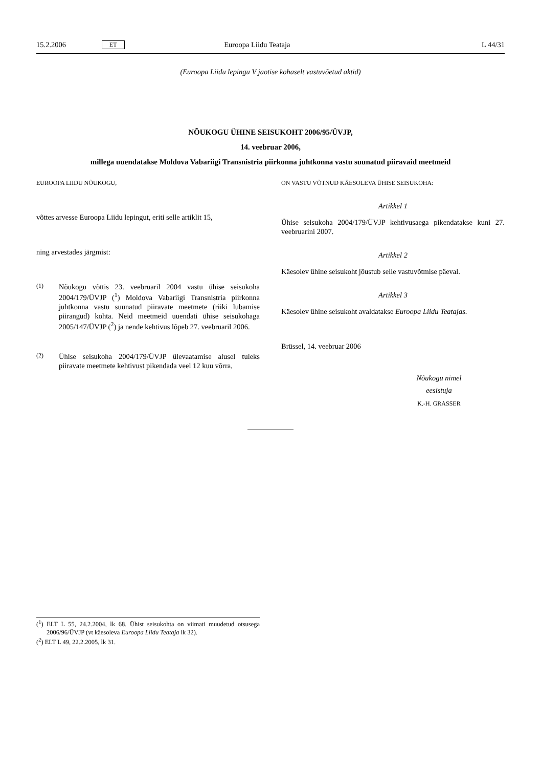15.2.2006 ET Euroopa Liidu Teataja L 44/31
(Euroopa Liidu lepingu V jaotise kohaselt vastuvõetud aktid)
NÕUKOGU ÜHINE SEISUKOHT 2006/95/ÜVJP,
14. veebruar 2006,
millega uuendatakse Moldova Vabariigi Transnistria piirkonna juhtkonna vastu suunatud piiravaid meetmeid
EUROOPA LIIDU NÕUKOGU,
võttes arvesse Euroopa Liidu lepingut, eriti selle artiklit 15,
ning arvestades järgmist:
(1) Nõukogu võttis 23. veebruaril 2004 vastu ühise seisukoha 2004/179/ÜVJP (<sup>1</sup>) Moldova Vabariigi Transnistria piirkonna juhtkonna vastu suunatud piiravate meetmete (riiki lubamise piirangud) kohta. Neid meetmeid uuendati ühise seisukohaga 2005/147/ÜVJP (<sup>2</sup>) ja nende kehtivus lõpeb 27. veebruaril 2006.
(2) Ühise seisukoha 2004/179/ÜVJP ülevaatamise alusel tuleks piiravate meetmete kehtivust pikendada veel 12 kuu võrra,
ON VASTU VÕTNUD KÄESOLEVA ÜHISE SEISUKOHA:
Artikkel 1
Ühise seisukoha 2004/179/ÜVJP kehtivusaega pikendatakse kuni 27. veebruarini 2007.
Artikkel 2
Käesolev ühine seisukoht jõustub selle vastuvõtmise päeval.
Artikkel 3
Käesolev ühine seisukoht avaldatakse Euroopa Liidu Teatajas.
Brüssel, 14. veebruar 2006
Nõukogu nimel
eesistuja
K.-H. GRASSER
(<sup>1</sup>) ELT L 55, 24.2.2004, lk 68. Ühist seisukohta on viimati muudetud otsusega 2006/96/ÜVJP (vt käesoleva Euroopa Liidu Teataja lk 32).
(<sup>2</sup>) ELT L 49, 22.2.2005, lk 31.